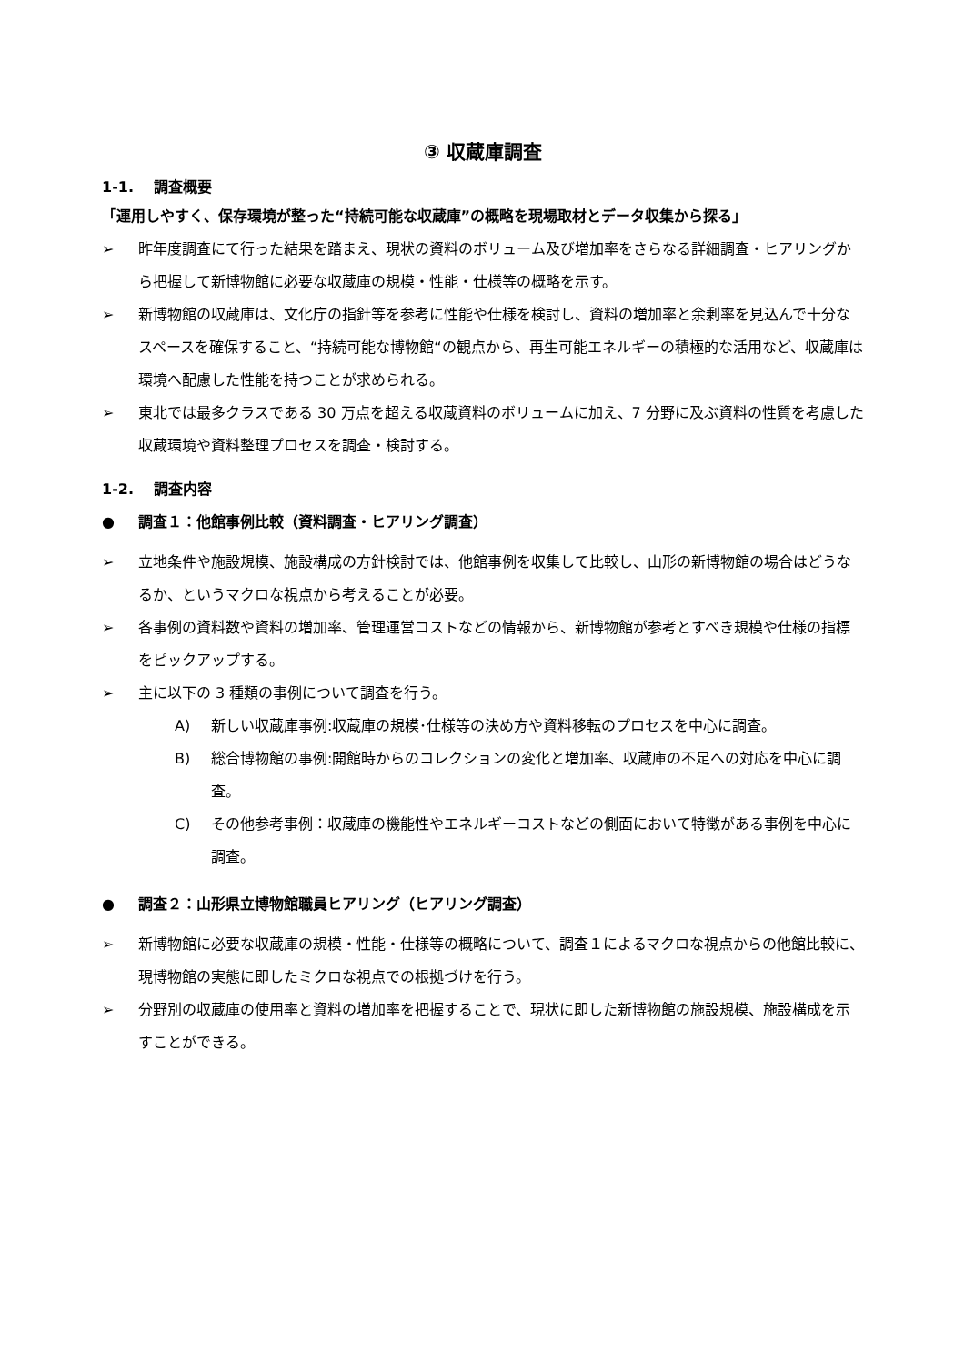③ 収蔵庫調査
1-1.　 調査概要
「運用しやすく、保存環境が整った“持続可能な収蔵庫”の概略を現場取材とデータ収集から探る」
➢ 昨年度調査にて行った結果を踏まえ、現状の資料のボリューム及び増加率をさらなる詳細調査・ヒアリングから把握して新博物館に必要な収蔵庫の規模・性能・仕様等の概略を示す。
➢ 新博物館の収蔵庫は、文化庁の指針等を参考に性能や仕様を検討し、資料の増加率と余剰率を見込んで十分なスペースを確保すること、“持続可能な博物館“の観点から、再生可能エネルギーの積極的な活用など、収蔵庫は環境へ配慮した性能を持つことが求められる。
➢ 東北では最多クラスである 30 万点を超える収蔵資料のボリュームに加え、7 分野に及ぶ資料の性質を考慮した収蔵環境や資料整理プロセスを調査・検討する。
1-2.　 調査内容
● 調査１：他館事例比較（資料調査・ヒアリング調査）
➢ 立地条件や施設規模、施設構成の方針検討では、他館事例を収集して比較し、山形の新博物館の場合はどうなるか、というマクロな視点から考えることが必要。
➢ 各事例の資料数や資料の増加率、管理運営コストなどの情報から、新博物館が参考とすべき規模や仕様の指標をピックアップする。
➢ 主に以下の 3 種類の事例について調査を行う。
A) 新しい収蔵庫事例:収蔵庫の規模･仕様等の決め方や資料移転のプロセスを中心に調査。
B) 総合博物館の事例:開館時からのコレクションの変化と増加率、収蔵庫の不足への対応を中心に調査。
C) その他参考事例：収蔵庫の機能性やエネルギーコストなどの側面において特徴がある事例を中心に調査。
● 調査２：山形県立博物館職員ヒアリング（ヒアリング調査）
➢ 新博物館に必要な収蔵庫の規模・性能・仕様等の概略について、調査１によるマクロな視点からの他館比較に、現博物館の実態に即したミクロな視点での根拠づけを行う。
➢ 分野別の収蔵庫の使用率と資料の増加率を把握することで、現状に即した新博物館の施設規模、施設構成を示すことができる。